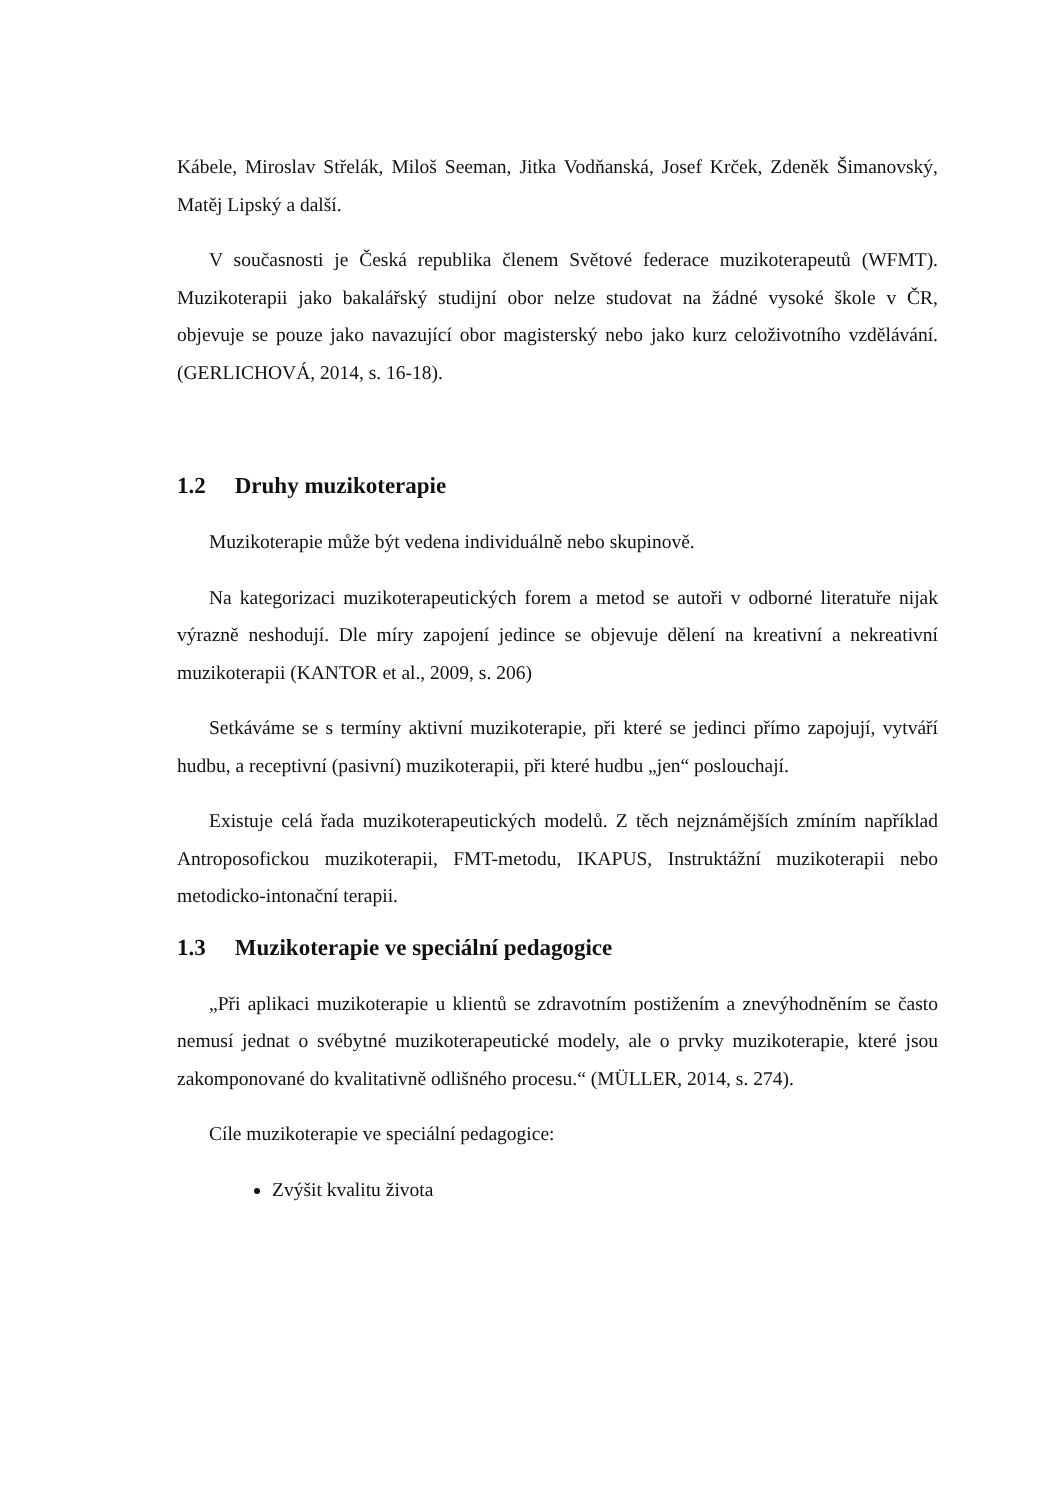Kábele, Miroslav Střelák, Miloš Seeman, Jitka Vodňanská, Josef Krček, Zdeněk Šimanovský, Matěj Lipský a další.
V současnosti je Česká republika členem Světové federace muzikoterapeutů (WFMT). Muzikoterapii jako bakalářský studijní obor nelze studovat na žádné vysoké škole v ČR, objevuje se pouze jako navazující obor magisterský nebo jako kurz celoživotního vzdělávání. (GERLICHOVÁ, 2014, s. 16-18).
1.2 Druhy muzikoterapie
Muzikoterapie může být vedena individuálně nebo skupinově.
Na kategorizaci muzikoterapeutických forem a metod se autoři v odborné literatuře nijak výrazně neshodují. Dle míry zapojení jedince se objevuje dělení na kreativní a nekreativní muzikoterapii (KANTOR et al., 2009, s. 206)
Setkáváme se s termíny aktivní muzikoterapie, při které se jedinci přímo zapojují, vytváří hudbu, a receptivní (pasivní) muzikoterapii, při které hudbu „jen“ poslouchají.
Existuje celá řada muzikoterapeutických modelů. Z těch nejznámějších zmíním například Antroposofickou muzikoterapii, FMT-metodu, IKAPUS, Instruktážní muzikoterapii nebo metodicko-intonační terapii.
1.3 Muzikoterapie ve speciální pedagogice
„Při aplikaci muzikoterapie u klientů se zdravotním postižením a znevýhodněním se často nemusí jednat o svébytné muzikoterapeutické modely, ale o prvky muzikoterapie, které jsou zakomponované do kvalitativně odlišného procesu.“ (MÜLLER, 2014, s. 274).
Cíle muzikoterapie ve speciální pedagogice:
Zvýšit kvalitu života